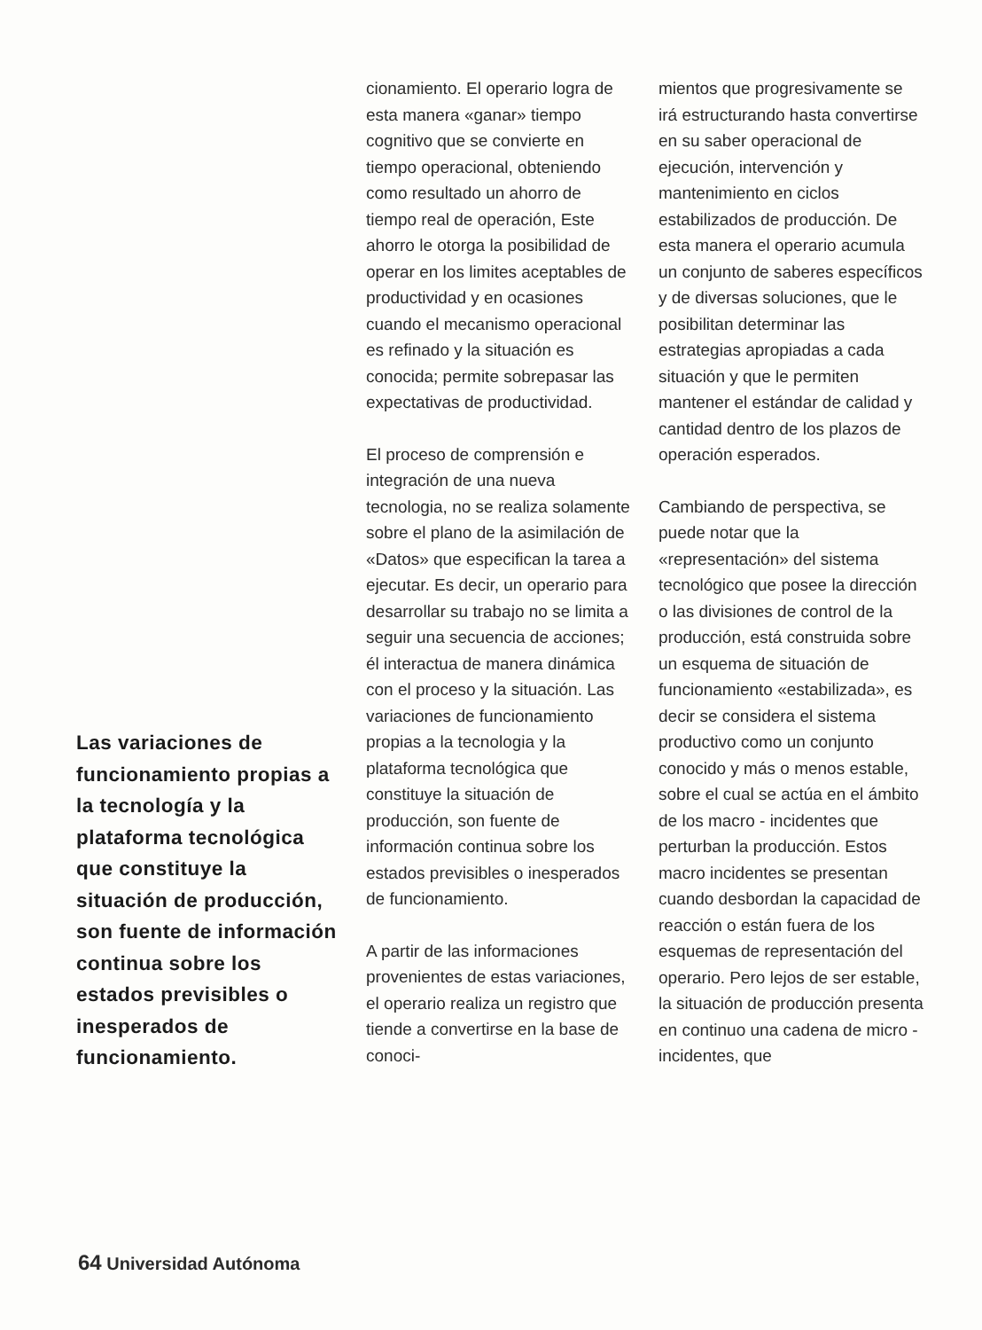Las variaciones de funcionamiento propias a la tecnología y la plataforma tecnológica que constituye la situación de producción, son fuente de información continua sobre los estados previsibles o inesperados de funcionamiento.
cionamiento. El operario logra de esta manera «ganar» tiempo cognitivo que se convierte en tiempo operacional, obteniendo como resultado un ahorro de tiempo real de operación, Este ahorro le otorga la posibilidad de operar en los limites aceptables de productividad y en ocasiones cuando el mecanismo operacional es refinado y la situación es conocida; permite sobrepasar las expectativas de productividad.
El proceso de comprensión e integración de una nueva tecnologia, no se realiza solamente sobre el plano de la asimilación de «Datos» que especifican la tarea a ejecutar. Es decir, un operario para desarrollar su trabajo no se limita a seguir una secuencia de acciones; él interactua de manera dinámica con el proceso y la situación. Las variaciones de funcionamiento propias a la tecnologia y la plataforma tecnológica que constituye la situación de producción, son fuente de información continua sobre los estados previsibles o inesperados de funcionamiento.
A partir de las informaciones provenientes de estas variaciones, el operario realiza un registro que tiende a convertirse en la base de conoci-
mientos que progresivamente se irá estructurando hasta convertirse en su saber operacional de ejecución, intervención y mantenimiento en ciclos estabilizados de producción. De esta manera el operario acumula un conjunto de saberes específicos y de diversas soluciones, que le posibilitan determinar las estrategias apropiadas a cada situación y que le permiten mantener el estándar de calidad y cantidad dentro de los plazos de operación esperados.
Cambiando de perspectiva, se puede notar que la «representación» del sistema tecnológico que posee la dirección o las divisiones de control de la producción, está construida sobre un esquema de situación de funcionamiento «estabilizada», es decir se considera el sistema productivo como un conjunto conocido y más o menos estable, sobre el cual se actúa en el ámbito de los macro - incidentes que perturban la producción. Estos macro incidentes se presentan cuando desbordan la capacidad de reacción o están fuera de los esquemas de representación del operario. Pero lejos de ser estable, la situación de producción presenta en continuo una cadena de micro - incidentes, que
64 Universidad Autónoma